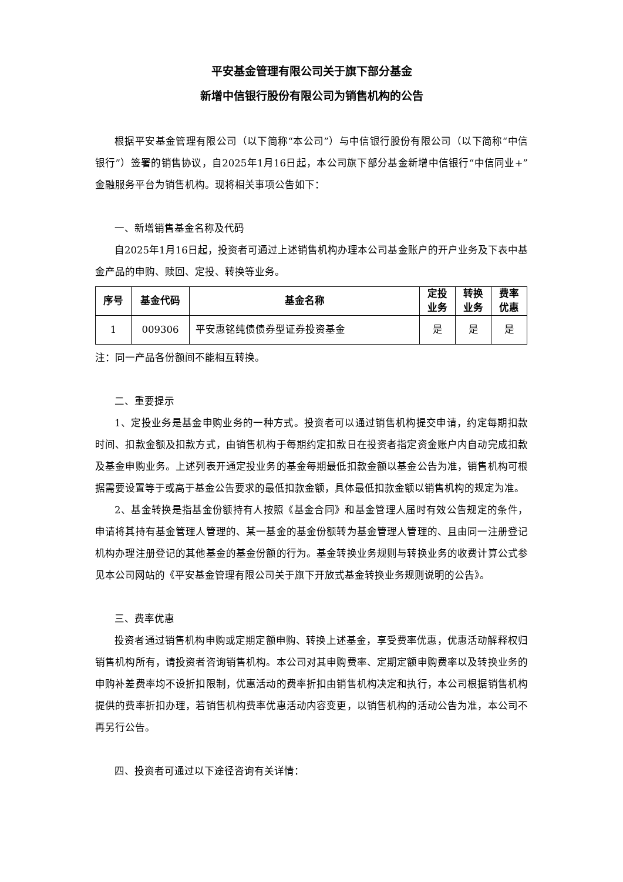平安基金管理有限公司关于旗下部分基金
新增中信银行股份有限公司为销售机构的公告
根据平安基金管理有限公司（以下简称“本公司”）与中信银行股份有限公司（以下简称“中信银行”）签署的销售协议，自2025年1月16日起，本公司旗下部分基金新增中信银行“中信同业+”金融服务平台为销售机构。现将相关事项公告如下：
一、新增销售基金名称及代码
自2025年1月16日起，投资者可通过上述销售机构办理本公司基金账户的开户业务及下表中基金产品的申购、赎回、定投、转换等业务。
| 序号 | 基金代码 | 基金名称 | 定投 业务 | 转换 业务 | 费率 优惠 |
| --- | --- | --- | --- | --- | --- |
| 1 | 009306 | 平安惠铭纯债债券型证券投资基金 | 是 | 是 | 是 |
注：同一产品各份额间不能相互转换。
二、重要提示
1、定投业务是基金申购业务的一种方式。投资者可以通过销售机构提交申请，约定每期扣款时间、扣款金额及扣款方式，由销售机构于每期约定扣款日在投资者指定资金账户内自动完成扣款及基金申购业务。上述列表开通定投业务的基金每期最低扣款金额以基金公告为准，销售机构可根据需要设置等于或高于基金公告要求的最低扣款金额，具体最低扣款金额以销售机构的规定为准。
2、基金转换是指基金份额持有人按照《基金合同》和基金管理人届时有效公告规定的条件，申请将其持有基金管理人管理的、某一基金的基金份额转为基金管理人管理的、且由同一注册登记机构办理注册登记的其他基金的基金份额的行为。基金转换业务规则与转换业务的收费计算公式参见本公司网站的《平安基金管理有限公司关于旗下开放式基金转换业务规则说明的公告》。
三、费率优惠
投资者通过销售机构申购或定期定额申购、转换上述基金，享受费率优惠，优惠活动解释权归销售机构所有，请投资者咨询销售机构。本公司对其申购费率、定期定额申购费率以及转换业务的申购补差费率均不设折扣限制，优惠活动的费率折扣由销售机构决定和执行，本公司根据销售机构提供的费率折扣办理，若销售机构费率优惠活动内容变更，以销售机构的活动公告为准，本公司不再另行公告。
四、投资者可通过以下途径咨询有关详情：